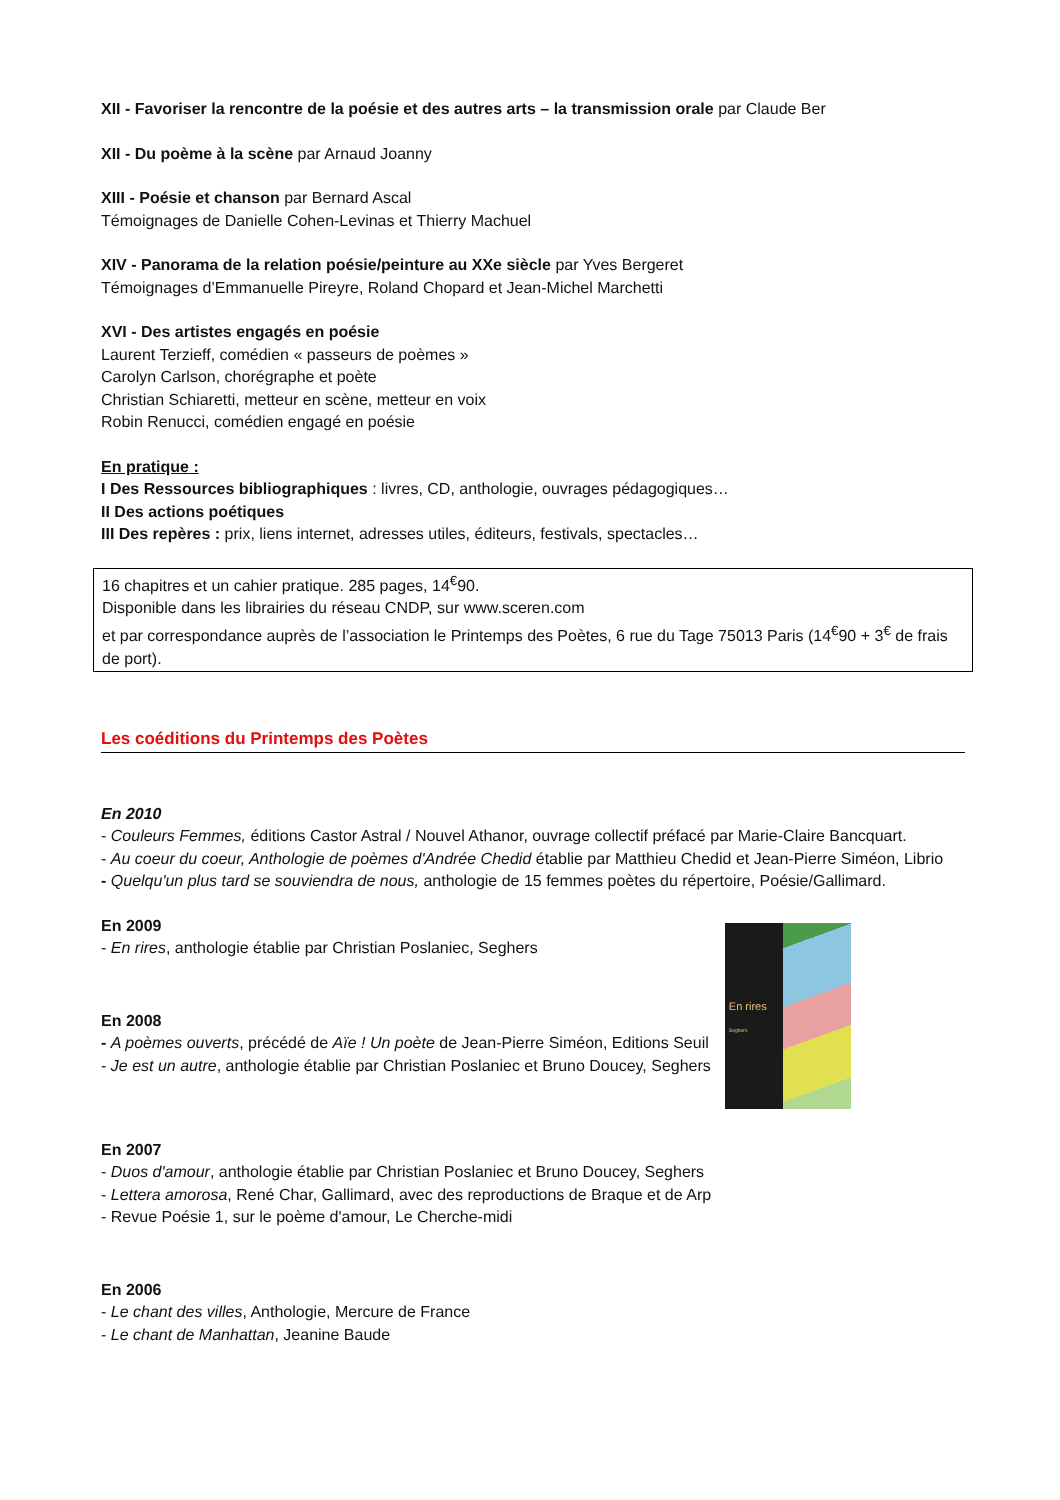XII - Favoriser la rencontre de la poésie et des autres arts – la transmission orale par Claude Ber
XII - Du poème à la scène par Arnaud Joanny
XIII - Poésie et chanson par Bernard Ascal
Témoignages de Danielle Cohen-Levinas et Thierry Machuel
XIV - Panorama de la relation poésie/peinture au XXe siècle par Yves Bergeret
Témoignages d’Emmanuelle Pireyre, Roland Chopard et Jean-Michel Marchetti
XVI - Des artistes engagés en poésie
Laurent Terzieff, comédien « passeurs de poèmes »
Carolyn Carlson, chorégraphe et poète
Christian Schiaretti, metteur en scène, metteur en voix
Robin Renucci, comédien engagé en poésie
En pratique :
I Des Ressources bibliographiques : livres, CD, anthologie, ouvrages pédagogiques…
II Des actions poétiques
III Des repères : prix, liens internet, adresses utiles, éditeurs, festivals, spectacles…
16 chapitres et un cahier pratique. 285 pages, 14<sup>€</sup>90.
Disponible dans les librairies du réseau CNDP, sur www.sceren.com
et par correspondance auprès de l’association le Printemps des Poètes, 6 rue du Tage 75013 Paris (14<sup>€</sup>90 + 3<sup>€</sup> de frais de port).
Les coéditions du Printemps des Poètes
En 2010
- Couleurs Femmes, éditions Castor Astral / Nouvel Athanor, ouvrage collectif préfacé par Marie-Claire Bancquart.
- Au coeur du coeur, Anthologie de poèmes d'Andrée Chedid établie par Matthieu Chedid et Jean-Pierre Siméon, Librio
- Quelqu'un plus tard se souviendra de nous, anthologie de 15 femmes poètes du répertoire, Poésie/Gallimard.
En 2009
- En rires, anthologie établie par Christian Poslaniec, Seghers
En 2008
- A poèmes ouverts, précédé de Aïe ! Un poète de Jean-Pierre Siméon, Editions Seuil
- Je est un autre, anthologie établie par Christian Poslaniec et Bruno Doucey, Seghers
En rires
Seghers
En 2007
- Duos d'amour, anthologie établie par Christian Poslaniec et Bruno Doucey, Seghers
- Lettera amorosa, René Char, Gallimard, avec des reproductions de Braque et de Arp
- Revue Poésie 1, sur le poème d'amour, Le Cherche-midi
En 2006
- Le chant des villes, Anthologie, Mercure de France
- Le chant de Manhattan, Jeanine Baude